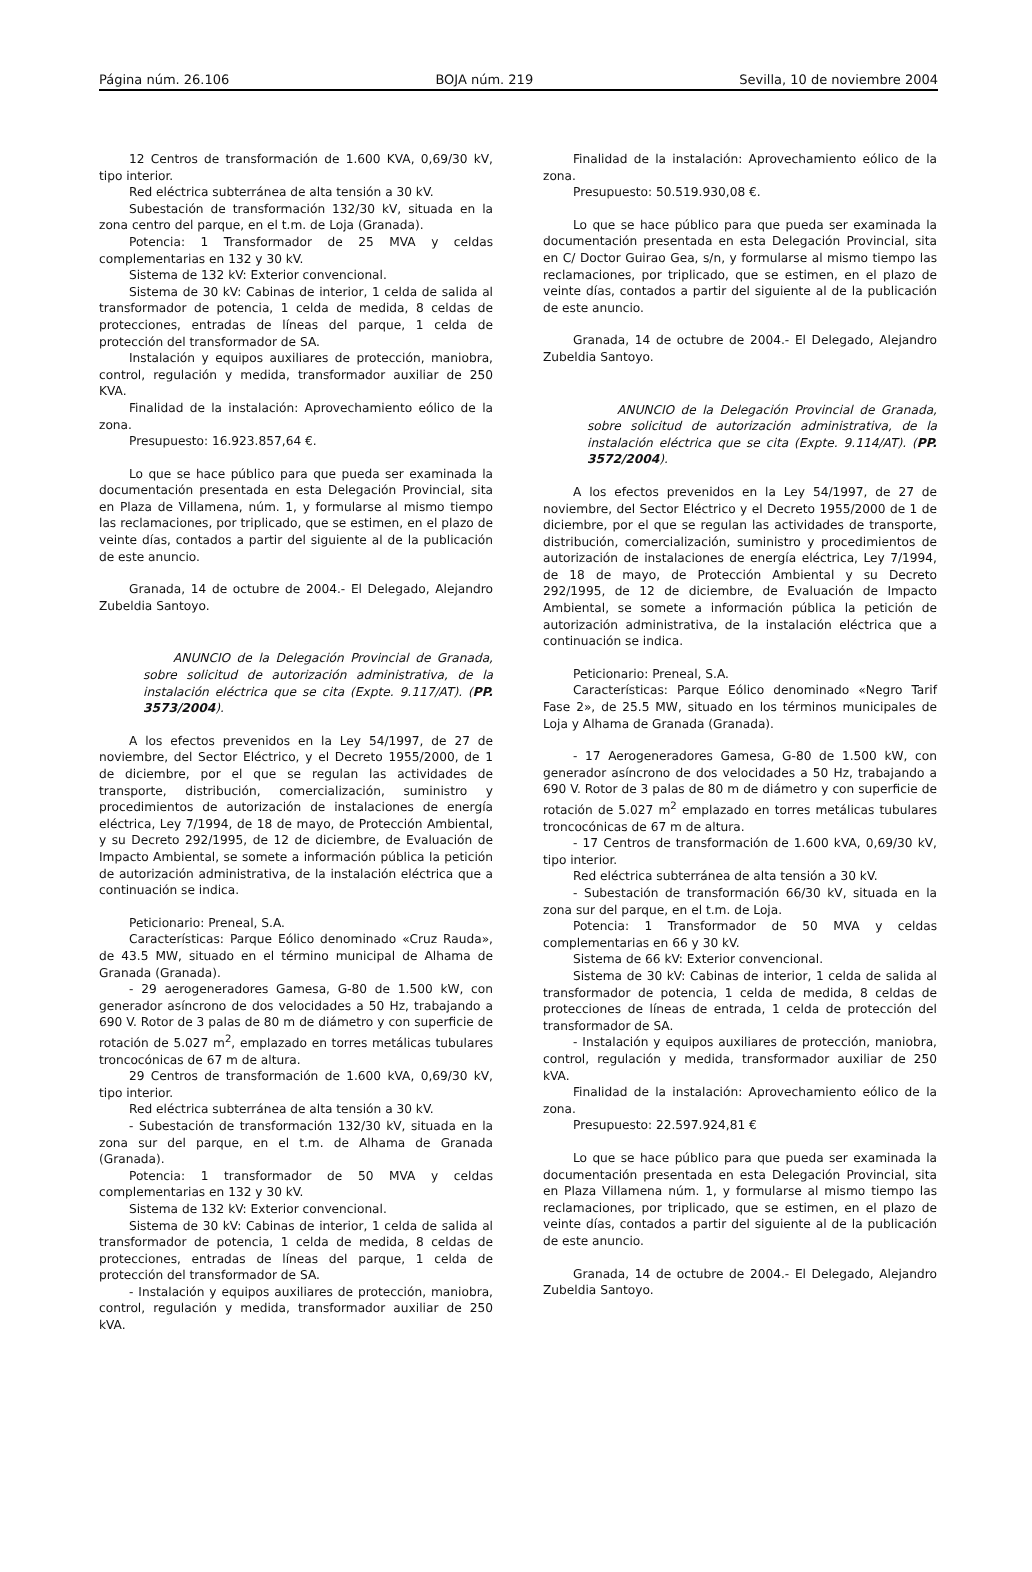Página núm. 26.106 BOJA núm. 219 Sevilla, 10 de noviembre 2004
12 Centros de transformación de 1.600 KVA, 0,69/30 kV, tipo interior.
Red eléctrica subterránea de alta tensión a 30 kV.
Subestación de transformación 132/30 kV, situada en la zona centro del parque, en el t.m. de Loja (Granada).
Potencia: 1 Transformador de 25 MVA y celdas complementarias en 132 y 30 kV.
Sistema de 132 kV: Exterior convencional.
Sistema de 30 kV: Cabinas de interior, 1 celda de salida al transformador de potencia, 1 celda de medida, 8 celdas de protecciones, entradas de líneas del parque, 1 celda de protección del transformador de SA.
Instalación y equipos auxiliares de protección, maniobra, control, regulación y medida, transformador auxiliar de 250 KVA.
Finalidad de la instalación: Aprovechamiento eólico de la zona.
Presupuesto: 16.923.857,64 €.
Lo que se hace público para que pueda ser examinada la documentación presentada en esta Delegación Provincial, sita en Plaza de Villamena, núm. 1, y formularse al mismo tiempo las reclamaciones, por triplicado, que se estimen, en el plazo de veinte días, contados a partir del siguiente al de la publicación de este anuncio.
Granada, 14 de octubre de 2004.- El Delegado, Alejandro Zubeldia Santoyo.
ANUNCIO de la Delegación Provincial de Granada, sobre solicitud de autorización administrativa, de la instalación eléctrica que se cita (Expte. 9.117/AT). (PP. 3573/2004).
A los efectos prevenidos en la Ley 54/1997, de 27 de noviembre, del Sector Eléctrico, y el Decreto 1955/2000, de 1 de diciembre, por el que se regulan las actividades de transporte, distribución, comercialización, suministro y procedimientos de autorización de instalaciones de energía eléctrica, Ley 7/1994, de 18 de mayo, de Protección Ambiental, y su Decreto 292/1995, de 12 de diciembre, de Evaluación de Impacto Ambiental, se somete a información pública la petición de autorización administrativa, de la instalación eléctrica que a continuación se indica.
Peticionario: Preneal, S.A.
Características: Parque Eólico denominado «Cruz Rauda», de 43.5 MW, situado en el término municipal de Alhama de Granada (Granada).
- 29 aerogeneradores Gamesa, G-80 de 1.500 kW, con generador asíncrono de dos velocidades a 50 Hz, trabajando a 690 V. Rotor de 3 palas de 80 m de diámetro y con superficie de rotación de 5.027 m<sup>2</sup>, emplazado en torres metálicas tubulares troncocónicas de 67 m de altura.
29 Centros de transformación de 1.600 kVA, 0,69/30 kV, tipo interior.
Red eléctrica subterránea de alta tensión a 30 kV.
- Subestación de transformación 132/30 kV, situada en la zona sur del parque, en el t.m. de Alhama de Granada (Granada).
Potencia: 1 transformador de 50 MVA y celdas complementarias en 132 y 30 kV.
Sistema de 132 kV: Exterior convencional.
Sistema de 30 kV: Cabinas de interior, 1 celda de salida al transformador de potencia, 1 celda de medida, 8 celdas de protecciones, entradas de líneas del parque, 1 celda de protección del transformador de SA.
- Instalación y equipos auxiliares de protección, maniobra, control, regulación y medida, transformador auxiliar de 250 kVA.
Finalidad de la instalación: Aprovechamiento eólico de la zona.
Presupuesto: 50.519.930,08 €.
Lo que se hace público para que pueda ser examinada la documentación presentada en esta Delegación Provincial, sita en C/ Doctor Guirao Gea, s/n, y formularse al mismo tiempo las reclamaciones, por triplicado, que se estimen, en el plazo de veinte días, contados a partir del siguiente al de la publicación de este anuncio.
Granada, 14 de octubre de 2004.- El Delegado, Alejandro Zubeldia Santoyo.
ANUNCIO de la Delegación Provincial de Granada, sobre solicitud de autorización administrativa, de la instalación eléctrica que se cita (Expte. 9.114/AT). (PP. 3572/2004).
A los efectos prevenidos en la Ley 54/1997, de 27 de noviembre, del Sector Eléctrico y el Decreto 1955/2000 de 1 de diciembre, por el que se regulan las actividades de transporte, distribución, comercialización, suministro y procedimientos de autorización de instalaciones de energía eléctrica, Ley 7/1994, de 18 de mayo, de Protección Ambiental y su Decreto 292/1995, de 12 de diciembre, de Evaluación de Impacto Ambiental, se somete a información pública la petición de autorización administrativa, de la instalación eléctrica que a continuación se indica.
Peticionario: Preneal, S.A.
Características: Parque Eólico denominado «Negro Tarif Fase 2», de 25.5 MW, situado en los términos municipales de Loja y Alhama de Granada (Granada).
- 17 Aerogeneradores Gamesa, G-80 de 1.500 kW, con generador asíncrono de dos velocidades a 50 Hz, trabajando a 690 V. Rotor de 3 palas de 80 m de diámetro y con superficie de rotación de 5.027 m<sup>2</sup> emplazado en torres metálicas tubulares troncocónicas de 67 m de altura.
- 17 Centros de transformación de 1.600 kVA, 0,69/30 kV, tipo interior.
Red eléctrica subterránea de alta tensión a 30 kV.
- Subestación de transformación 66/30 kV, situada en la zona sur del parque, en el t.m. de Loja.
Potencia: 1 Transformador de 50 MVA y celdas complementarias en 66 y 30 kV.
Sistema de 66 kV: Exterior convencional.
Sistema de 30 kV: Cabinas de interior, 1 celda de salida al transformador de potencia, 1 celda de medida, 8 celdas de protecciones de líneas de entrada, 1 celda de protección del transformador de SA.
- Instalación y equipos auxiliares de protección, maniobra, control, regulación y medida, transformador auxiliar de 250 kVA.
Finalidad de la instalación: Aprovechamiento eólico de la zona.
Presupuesto: 22.597.924,81 €
Lo que se hace público para que pueda ser examinada la documentación presentada en esta Delegación Provincial, sita en Plaza Villamena núm. 1, y formularse al mismo tiempo las reclamaciones, por triplicado, que se estimen, en el plazo de veinte días, contados a partir del siguiente al de la publicación de este anuncio.
Granada, 14 de octubre de 2004.- El Delegado, Alejandro Zubeldia Santoyo.